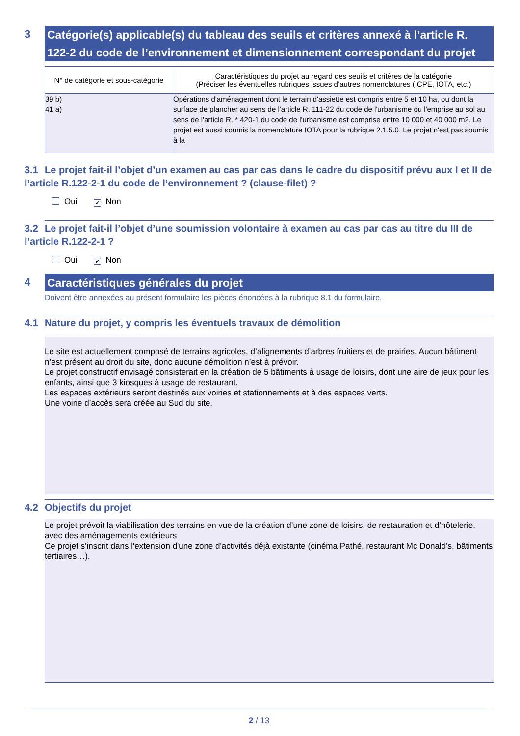3
Catégorie(s) applicable(s) du tableau des seuils et critères annexé à l’article R. 122-2 du code de l’environnement et dimensionnement correspondant du projet
| N° de catégorie et sous-catégorie | Caractéristiques du projet au regard des seuils et critères de la catégorie (Préciser les éventuelles rubriques issues d’autres nomenclatures (ICPE, IOTA, etc.) |
| --- | --- |
| 39 b) 41 a) | Opérations d'aménagement dont le terrain d'assiette est compris entre 5 et 10 ha, ou dont la surface de plancher au sens de l'article R. 111-22 du code de l'urbanisme ou l'emprise au sol au sens de l'article R. * 420-1 du code de l'urbanisme est comprise entre 10 000 et 40 000 m2. Le projet est aussi soumis la nomenclature IOTA pour la rubrique 2.1.5.0. Le projet n'est pas soumis à la |
3.1 Le projet fait-il l’objet d’un examen au cas par cas dans le cadre du dispositif prévu aux I et II de l’article R.122-2-1 du code de l’environnement ? (clause-filet) ?
Oui ✔ Non
3.2 Le projet fait-il l’objet d’une soumission volontaire à examen au cas par cas au titre du III de l’article R.122-2-1 ?
Oui ✔ Non
4
Caractéristiques générales du projet
Doivent être annexées au présent formulaire les pièces énoncées à la rubrique 8.1 du formulaire.
4.1 Nature du projet, y compris les éventuels travaux de démolition
Le site est actuellement composé de terrains agricoles, d’alignements d’arbres fruitiers et de prairies. Aucun bâtiment n’est présent au droit du site, donc aucune démolition n’est à prévoir.
Le projet constructif envisagé consisterait en la création de 5 bâtiments à usage de loisirs, dont une aire de jeux pour les enfants, ainsi que 3 kiosques à usage de restaurant.
Les espaces extérieurs seront destinés aux voiries et stationnements et à des espaces verts.
Une voirie d’accès sera créée au Sud du site.
4.2 Objectifs du projet
Le projet prévoit la viabilisation des terrains en vue de la création d’une zone de loisirs, de restauration et d’hôtelerie, avec des aménagements extérieurs
Ce projet s'inscrit dans l'extension d'une zone d'activités déjà existante (cinéma Pathé, restaurant Mc Donald’s, bâtiments tertiaires…).
2 / 13